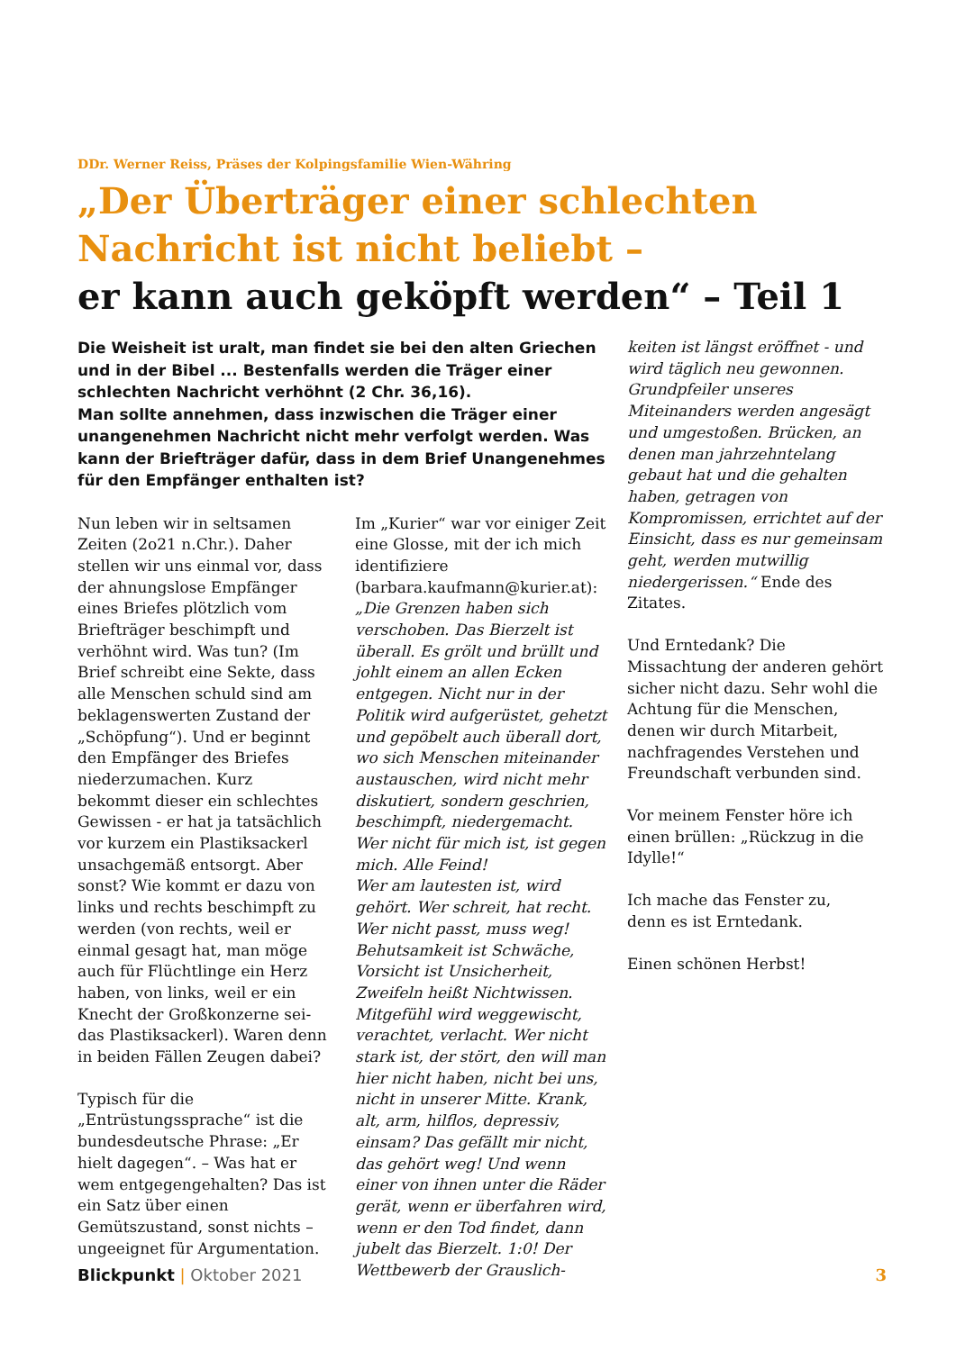DDr. Werner Reiss, Präses der Kolpingsfamilie Wien-Währing
„Der Überträger einer schlechten
Nachricht ist nicht beliebt –
er kann auch geköpft werden“ – Teil 1
Die Weisheit ist uralt, man findet sie bei den alten Griechen und in der Bibel ... Bestenfalls werden die Träger einer schlechten Nachricht verhöhnt (2 Chr. 36,16).
Man sollte annehmen, dass inzwischen die Träger einer unangenehmen Nachricht nicht mehr verfolgt werden. Was kann der Briefträger dafür, dass in dem Brief Unangenehmes für den Empfänger enthalten ist?
Nun leben wir in seltsamen Zeiten (2o21 n.Chr.). Daher stellen wir uns einmal vor, dass der ahnungslose Empfänger eines Briefes plötzlich vom Briefträger beschimpft und verhöhnt wird. Was tun? (Im Brief schreibt eine Sekte, dass alle Menschen schuld sind am beklagenswerten Zustand der „Schöpfung“). Und er beginnt den Empfänger des Briefes niederzumachen. Kurz bekommt dieser ein schlechtes Gewissen - er hat ja tatsächlich vor kurzem ein Plastiksackerl unsachgemäß entsorgt. Aber sonst? Wie kommt er dazu von links und rechts beschimpft zu werden (von rechts, weil er einmal gesagt hat, man möge auch für Flüchtlinge ein Herz haben, von links, weil er ein Knecht der Großkonzerne sei- das Plastiksackerl). Waren denn in beiden Fällen Zeugen dabei?
Typisch für die „Entrüstungssprache“ ist die bundesdeutsche Phrase: „Er hielt dagegen“. – Was hat er wem entgegengehalten? Das ist ein Satz über einen Gemütszustand, sonst nichts – ungeeignet für Argumentation.
Im „Kurier“ war vor einiger Zeit eine Glosse, mit der ich mich identifiziere (barbara.kaufmann@kurier.at):
„Die Grenzen haben sich verschoben. Das Bierzelt ist überall. Es grölt und brüllt und johlt einem an allen Ecken entgegen. Nicht nur in der Politik wird aufgerüstet, gehetzt und gepöbelt auch überall dort, wo sich Menschen miteinander austauschen, wird nicht mehr diskutiert, sondern geschrien, beschimpft, niedergemacht. Wer nicht für mich ist, ist gegen mich. Alle Feind!
Wer am lautesten ist, wird gehört. Wer schreit, hat recht. Wer nicht passt, muss weg! Behutsamkeit ist Schwäche, Vorsicht ist Unsicherheit, Zweifeln heißt Nichtwissen. Mitgefühl wird weggewischt, verachtet, verlacht. Wer nicht stark ist, der stört, den will man hier nicht haben, nicht bei uns, nicht in unserer Mitte. Krank, alt, arm, hilflos, depressiv, einsam? Das gefällt mir nicht, das gehört weg! Und wenn einer von ihnen unter die Räder gerät, wenn er überfahren wird, wenn er den Tod findet, dann jubelt das Bierzelt. 1:0! Der Wettbewerb der Grauslich-
keiten ist längst eröffnet - und wird täglich neu gewonnen. Grundpfeiler unseres Miteinanders werden angesägt und umgestoßen. Brücken, an denen man jahrzehntelang gebaut hat und die gehalten haben, getragen von Kompromissen, errichtet auf der Einsicht, dass es nur gemeinsam geht, werden mutwillig niedergerissen.“ Ende des Zitates.
Und Erntedank? Die Missachtung der anderen gehört sicher nicht dazu. Sehr wohl die Achtung für die Menschen, denen wir durch Mitarbeit, nachfragendes Verstehen und Freundschaft verbunden sind.
Vor meinem Fenster höre ich einen brüllen: „Rückzug in die Idylle!“
Ich mache das Fenster zu,
denn es ist Erntedank.
Einen schönen Herbst!
Blickpunkt | Oktober 2021 3